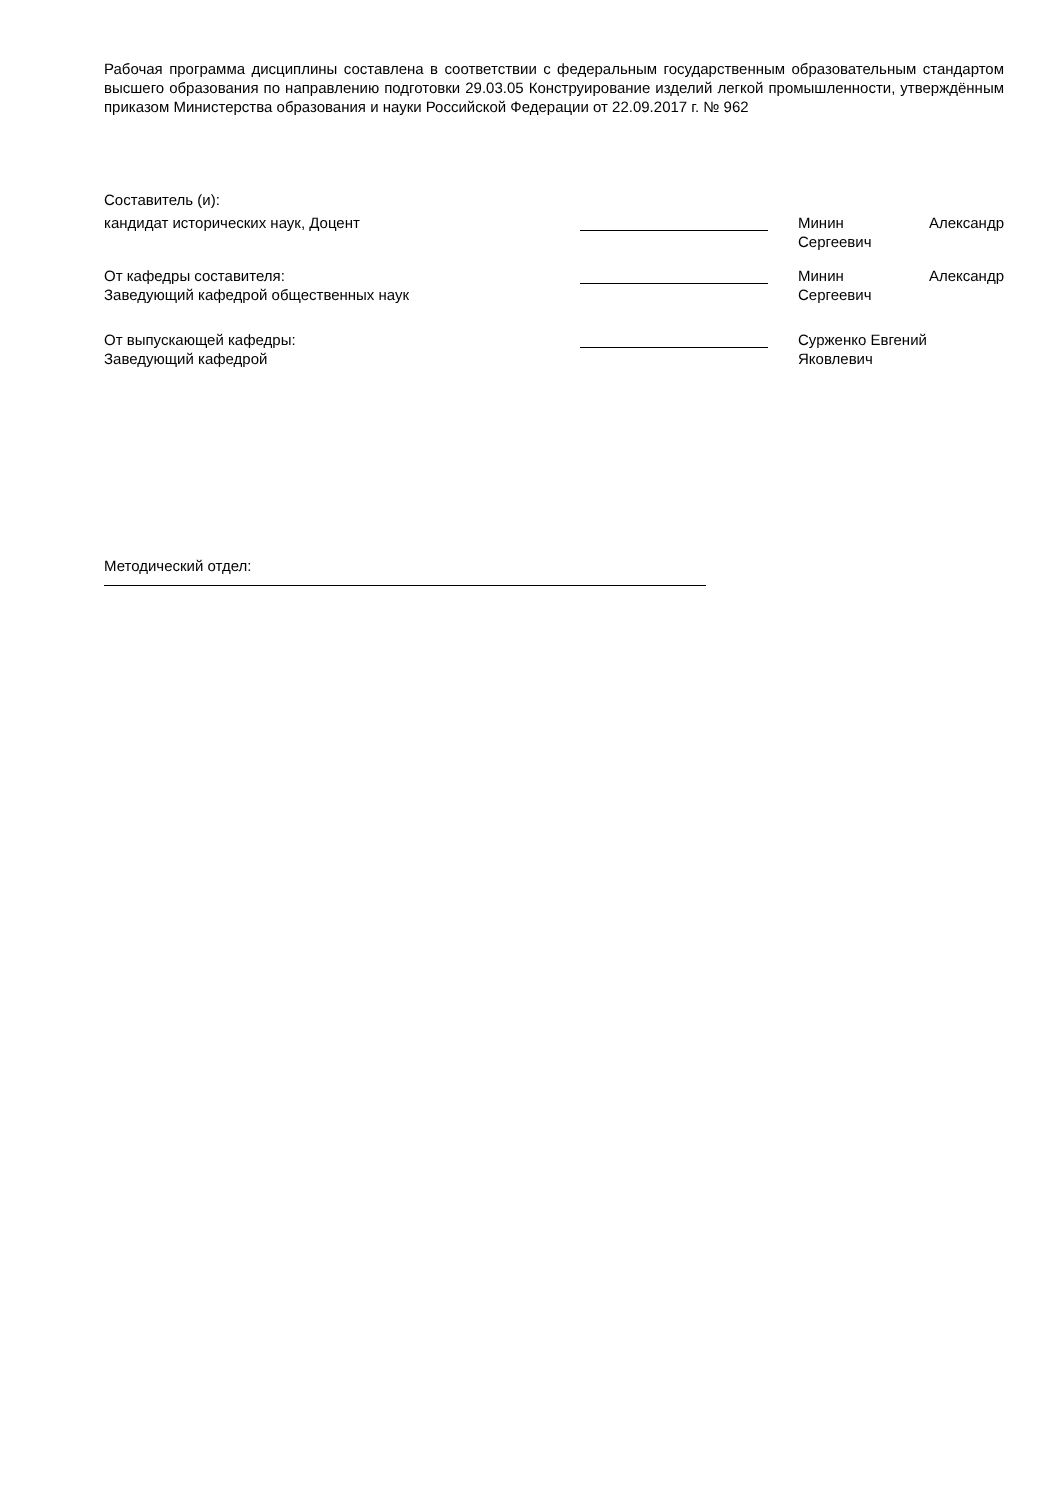Рабочая программа дисциплины составлена в соответствии с федеральным государственным образовательным стандартом высшего образования по направлению подготовки 29.03.05 Конструирование изделий легкой промышленности, утверждённым приказом Министерства образования и науки Российской Федерации от 22.09.2017 г. № 962
Составитель (и):
кандидат исторических наук, Доцент Минин Александр
Сергеевич
От кафедры составителя:
Заведующий кафедрой общественных наук
Минин Александр
Сергеевич
От выпускающей кафедры:
Заведующий кафедрой
Сурженко Евгений
Яковлевич
Методический отдел: